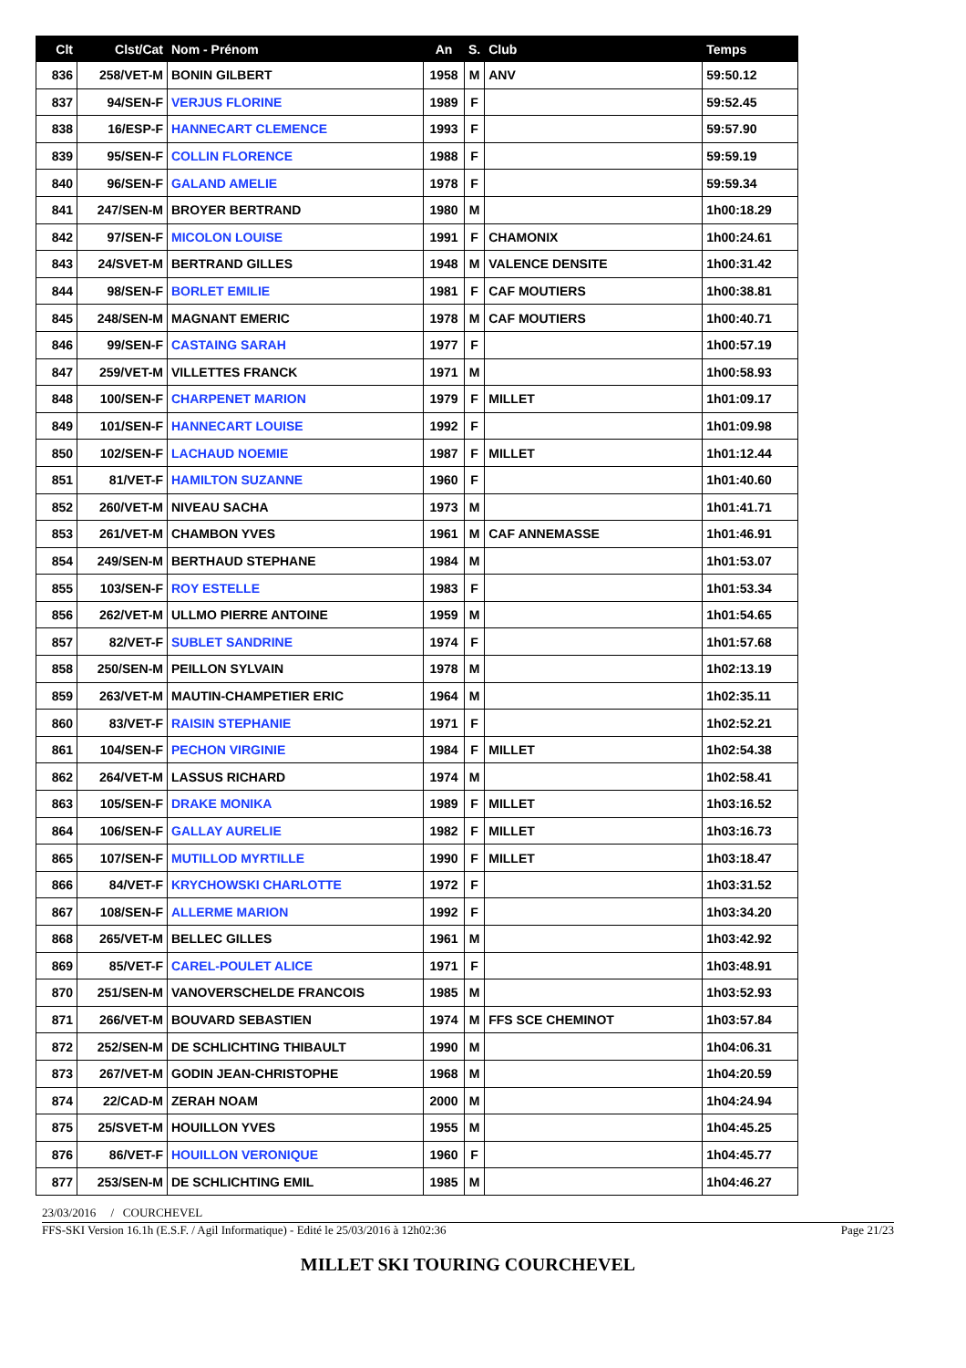| Clt | Clst/Cat | Nom - Prénom | An | S. | Club | Temps |
| --- | --- | --- | --- | --- | --- | --- |
| 836 | 258/VET-M | BONIN GILBERT | 1958 | M | ANV | 59:50.12 |
| 837 | 94/SEN-F | VERJUS FLORINE | 1989 | F | | 59:52.45 |
| 838 | 16/ESP-F | HANNECART CLEMENCE | 1993 | F | | 59:57.90 |
| 839 | 95/SEN-F | COLLIN FLORENCE | 1988 | F | | 59:59.19 |
| 840 | 96/SEN-F | GALAND AMELIE | 1978 | F | | 59:59.34 |
| 841 | 247/SEN-M | BROYER BERTRAND | 1980 | M | | 1h00:18.29 |
| 842 | 97/SEN-F | MICOLON LOUISE | 1991 | F | CHAMONIX | 1h00:24.61 |
| 843 | 24/SVET-M | BERTRAND GILLES | 1948 | M | VALENCE DENSITE | 1h00:31.42 |
| 844 | 98/SEN-F | BORLET EMILIE | 1981 | F | CAF MOUTIERS | 1h00:38.81 |
| 845 | 248/SEN-M | MAGNANT EMERIC | 1978 | M | CAF MOUTIERS | 1h00:40.71 |
| 846 | 99/SEN-F | CASTAING SARAH | 1977 | F | | 1h00:57.19 |
| 847 | 259/VET-M | VILLETTES FRANCK | 1971 | M | | 1h00:58.93 |
| 848 | 100/SEN-F | CHARPENET MARION | 1979 | F | MILLET | 1h01:09.17 |
| 849 | 101/SEN-F | HANNECART LOUISE | 1992 | F | | 1h01:09.98 |
| 850 | 102/SEN-F | LACHAUD NOEMIE | 1987 | F | MILLET | 1h01:12.44 |
| 851 | 81/VET-F | HAMILTON SUZANNE | 1960 | F | | 1h01:40.60 |
| 852 | 260/VET-M | NIVEAU SACHA | 1973 | M | | 1h01:41.71 |
| 853 | 261/VET-M | CHAMBON YVES | 1961 | M | CAF ANNEMASSE | 1h01:46.91 |
| 854 | 249/SEN-M | BERTHAUD STEPHANE | 1984 | M | | 1h01:53.07 |
| 855 | 103/SEN-F | ROY ESTELLE | 1983 | F | | 1h01:53.34 |
| 856 | 262/VET-M | ULLMO PIERRE ANTOINE | 1959 | M | | 1h01:54.65 |
| 857 | 82/VET-F | SUBLET SANDRINE | 1974 | F | | 1h01:57.68 |
| 858 | 250/SEN-M | PEILLON SYLVAIN | 1978 | M | | 1h02:13.19 |
| 859 | 263/VET-M | MAUTIN-CHAMPETIER ERIC | 1964 | M | | 1h02:35.11 |
| 860 | 83/VET-F | RAISIN STEPHANIE | 1971 | F | | 1h02:52.21 |
| 861 | 104/SEN-F | PECHON VIRGINIE | 1984 | F | MILLET | 1h02:54.38 |
| 862 | 264/VET-M | LASSUS RICHARD | 1974 | M | | 1h02:58.41 |
| 863 | 105/SEN-F | DRAKE MONIKA | 1989 | F | MILLET | 1h03:16.52 |
| 864 | 106/SEN-F | GALLAY AURELIE | 1982 | F | MILLET | 1h03:16.73 |
| 865 | 107/SEN-F | MUTILLOD MYRTILLE | 1990 | F | MILLET | 1h03:18.47 |
| 866 | 84/VET-F | KRYCHOWSKI CHARLOTTE | 1972 | F | | 1h03:31.52 |
| 867 | 108/SEN-F | ALLERME MARION | 1992 | F | | 1h03:34.20 |
| 868 | 265/VET-M | BELLEC GILLES | 1961 | M | | 1h03:42.92 |
| 869 | 85/VET-F | CAREL-POULET ALICE | 1971 | F | | 1h03:48.91 |
| 870 | 251/SEN-M | VANOVERSCHELDE FRANCOIS | 1985 | M | | 1h03:52.93 |
| 871 | 266/VET-M | BOUVARD SEBASTIEN | 1974 | M | FFS SCE CHEMINOT | 1h03:57.84 |
| 872 | 252/SEN-M | DE SCHLICHTING THIBAULT | 1990 | M | | 1h04:06.31 |
| 873 | 267/VET-M | GODIN JEAN-CHRISTOPHE | 1968 | M | | 1h04:20.59 |
| 874 | 22/CAD-M | ZERAH NOAM | 2000 | M | | 1h04:24.94 |
| 875 | 25/SVET-M | HOUILLON YVES | 1955 | M | | 1h04:45.25 |
| 876 | 86/VET-F | HOUILLON VERONIQUE | 1960 | F | | 1h04:45.77 |
| 877 | 253/SEN-M | DE SCHLICHTING EMIL | 1985 | M | | 1h04:46.27 |
23/03/2016 / COURCHEVEL
FFS-SKI Version 16.1h (E.S.F. / Agil Informatique) - Edité le 25/03/2016 à 12h02:36 Page 21/23
MILLET SKI TOURING COURCHEVEL